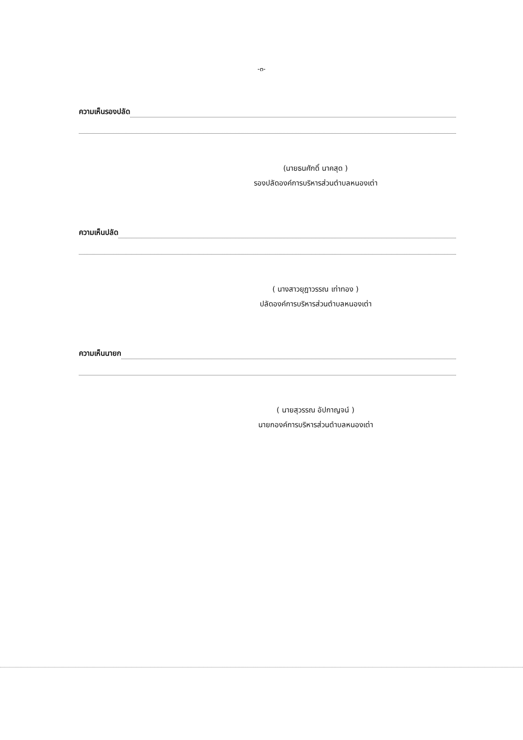-๓-
ความเห็นรองปลัด
(นายธนศักดิ์ นาคสุด )
รองปลัดองค์การบริหารส่วนตำบลหนองเต่า
ความเห็นปลัด
( นางสาวยุฎาวรรณ เท่าทอง )
ปลัดองค์การบริหารส่วนตำบลหนองเต่า
ความเห็นนายก
( นายสุวรรณ อัปกาญจน์ )
นายกองค์การบริหารส่วนตำบลหนองเต่า